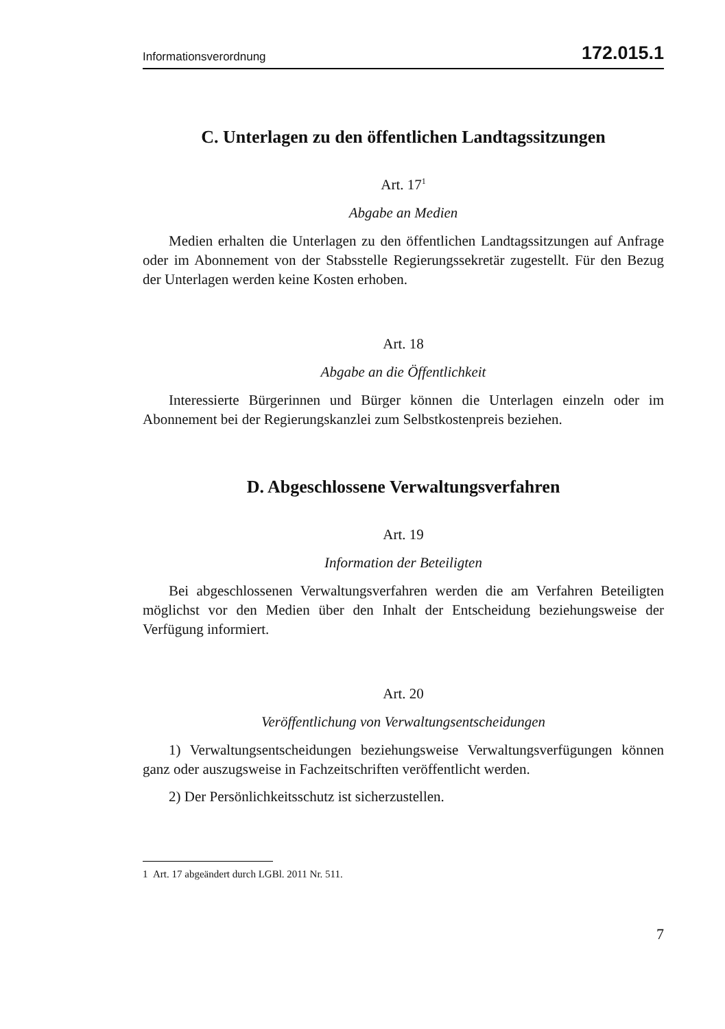Informationsverordnung 172.015.1
C. Unterlagen zu den öffentlichen Landtagssitzungen
Art. 17<sup>1</sup>
Abgabe an Medien
Medien erhalten die Unterlagen zu den öffentlichen Landtagssitzungen auf Anfrage oder im Abonnement von der Stabsstelle Regierungssekretär zugestellt. Für den Bezug der Unterlagen werden keine Kosten erhoben.
Art. 18
Abgabe an die Öffentlichkeit
Interessierte Bürgerinnen und Bürger können die Unterlagen einzeln oder im Abonnement bei der Regierungskanzlei zum Selbstkostenpreis beziehen.
D. Abgeschlossene Verwaltungsverfahren
Art. 19
Information der Beteiligten
Bei abgeschlossenen Verwaltungsverfahren werden die am Verfahren Beteiligten möglichst vor den Medien über den Inhalt der Entscheidung beziehungsweise der Verfügung informiert.
Art. 20
Veröffentlichung von Verwaltungsentscheidungen
1) Verwaltungsentscheidungen beziehungsweise Verwaltungsverfügungen können ganz oder auszugsweise in Fachzeitschriften veröffentlicht werden.
2) Der Persönlichkeitsschutz ist sicherzustellen.
1 Art. 17 abgeändert durch LGBl. 2011 Nr. 511.
7